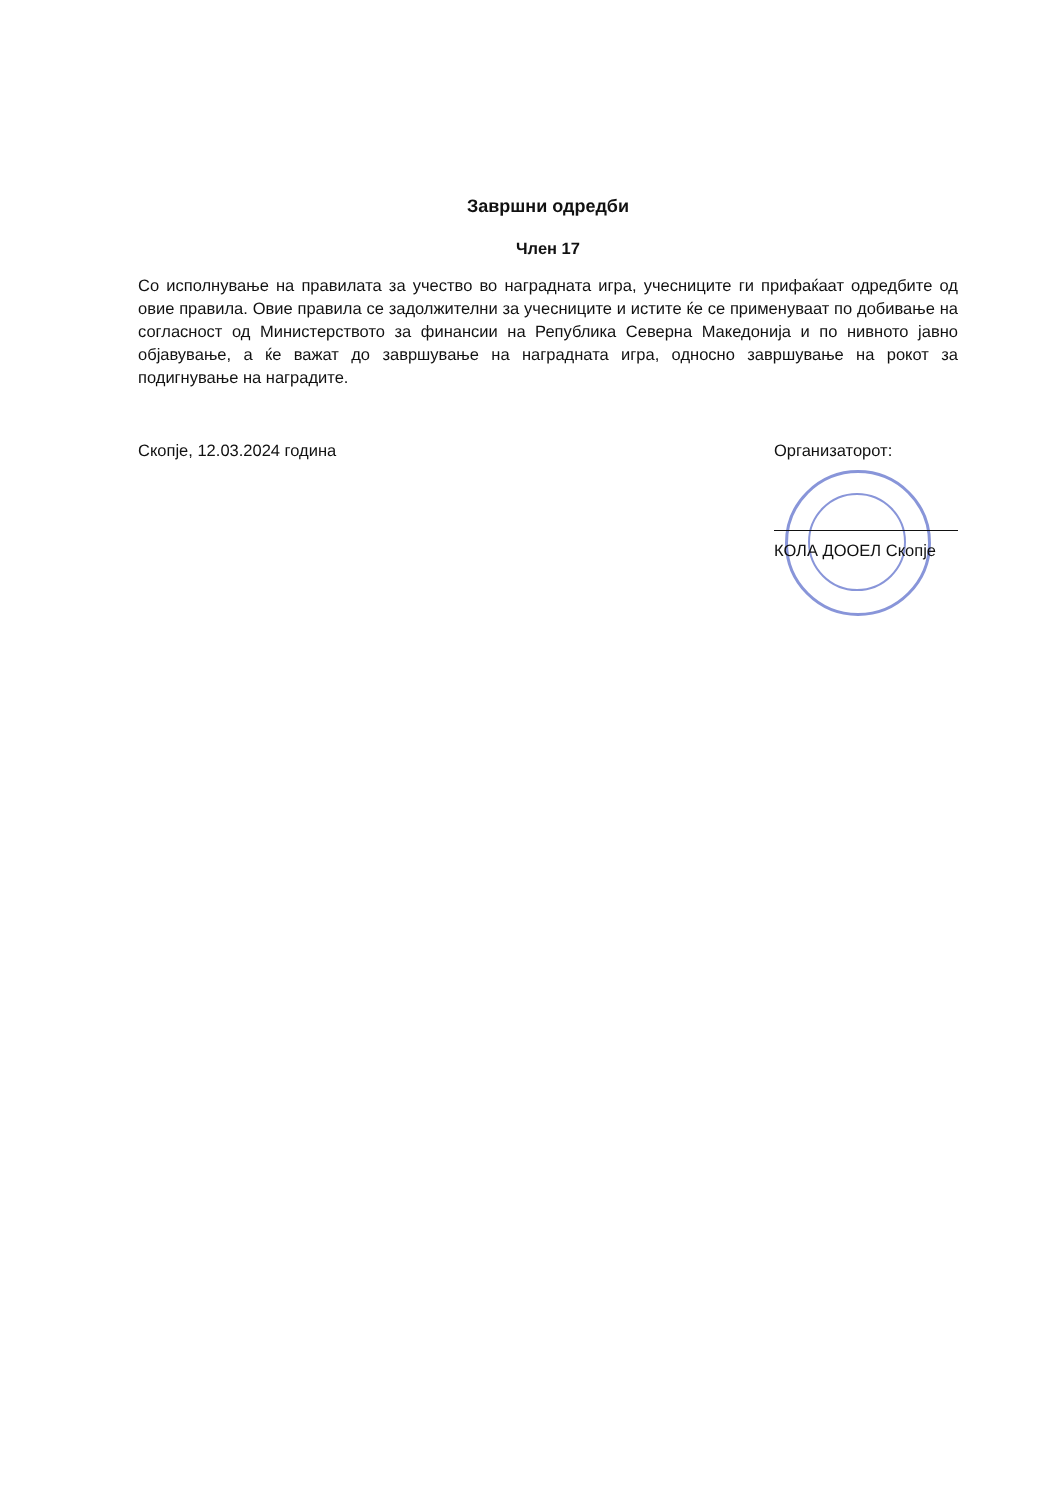Завршни одредби
Член 17
Со исполнување на правилата за учество во наградната игра, учесниците ги прифаќаат одредбите од овие правила. Овие правила се задолжителни за учесниците и истите ќе се применуваат по добивање на согласност од Министерството за финансии на Република Северна Македонија и по нивното јавно објавување, а ќе важат до завршување на наградната игра, односно завршување на рокот за подигнување на наградите.
Скопје, 12.03.2024 година Организаторот:
КОЛА ДООЕЛ Скопје